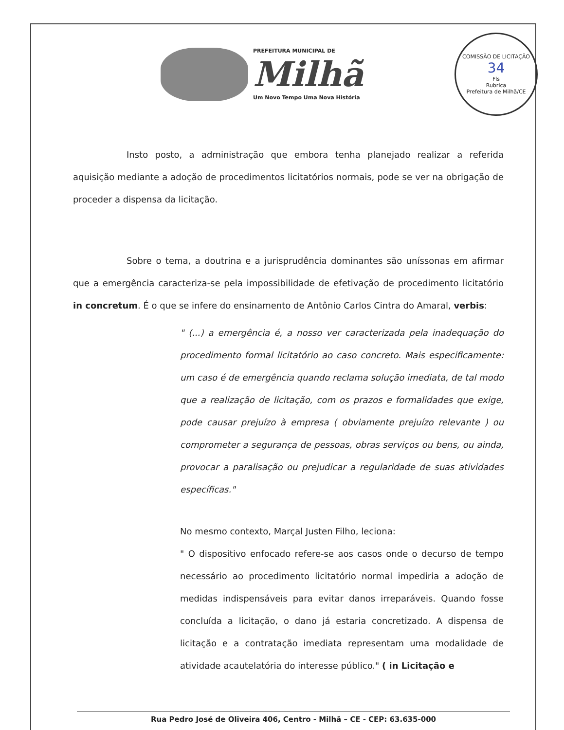PREFEITURA MUNICIPAL DE
Milhã
Um Novo Tempo Uma Nova História
COMISSÃO DE LICITAÇÃO
34
Fls
Rubrica
Prefeitura de Milhã/CE
Insto posto, a administração que embora tenha planejado realizar a referida aquisição mediante a adoção de procedimentos licitatórios normais, pode se ver na obrigação de proceder a dispensa da licitação.
Sobre o tema, a doutrina e a jurisprudência dominantes são uníssonas em afirmar que a emergência caracteriza-se pela impossibilidade de efetivação de procedimento licitatório in concretum. É o que se infere do ensinamento de Antônio Carlos Cintra do Amaral, verbis:
" (...) a emergência é, a nosso ver caracterizada pela inadequação do procedimento formal licitatório ao caso concreto. Mais especificamente: um caso é de emergência quando reclama solução imediata, de tal modo que a realização de licitação, com os prazos e formalidades que exige, pode causar prejuízo à empresa ( obviamente prejuízo relevante ) ou comprometer a segurança de pessoas, obras serviços ou bens, ou ainda, provocar a paralisação ou prejudicar a regularidade de suas atividades específicas."
No mesmo contexto, Marçal Justen Filho, leciona:
" O dispositivo enfocado refere-se aos casos onde o decurso de tempo necessário ao procedimento licitatório normal impediria a adoção de medidas indispensáveis para evitar danos irreparáveis. Quando fosse concluída a licitação, o dano já estaria concretizado. A dispensa de licitação e a contratação imediata representam uma modalidade de atividade acautelatória do interesse público." ( in Licitação e
Rua Pedro José de Oliveira 406, Centro - Milhã – CE - CEP: 63.635-000